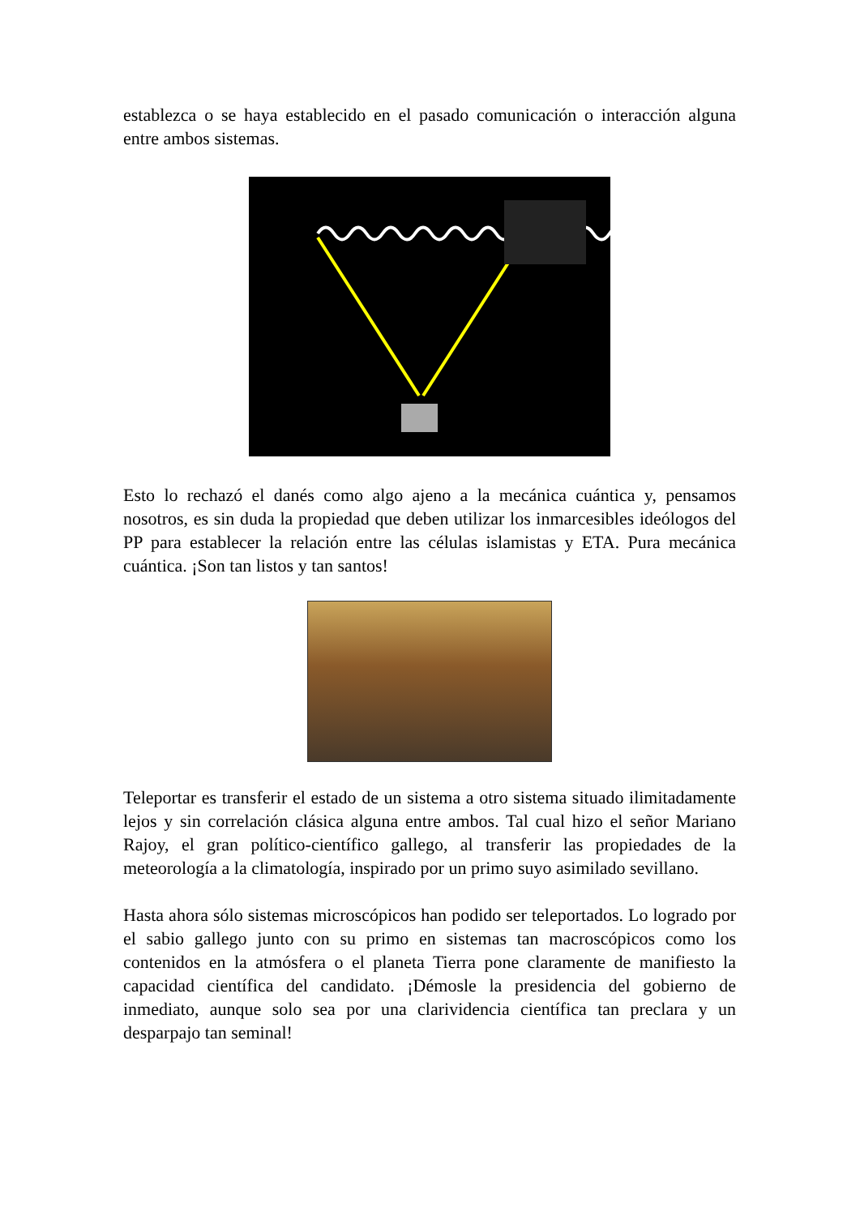establezca o se haya establecido en el pasado comunicación o interacción alguna entre ambos sistemas.
Esto lo rechazó el danés como algo ajeno a la mecánica cuántica y, pensamos nosotros, es sin duda la propiedad que deben utilizar los inmarcesibles ideólogos del PP para establecer la relación entre las células islamistas y ETA. Pura mecánica cuántica. ¡Son tan listos y tan santos!
Teleportar es transferir el estado de un sistema a otro sistema situado ilimitadamente lejos y sin correlación clásica alguna entre ambos. Tal cual hizo el señor Mariano Rajoy, el gran político-científico gallego, al transferir las propiedades de la meteorología a la climatología, inspirado por un primo suyo asimilado sevillano.
Hasta ahora sólo sistemas microscópicos han podido ser teleportados. Lo logrado por el sabio gallego junto con su primo en sistemas tan macroscópicos como los contenidos en la atmósfera o el planeta Tierra pone claramente de manifiesto la capacidad científica del candidato. ¡Démosle la presidencia del gobierno de inmediato, aunque solo sea por una clarividencia científica tan preclara y un desparpajo tan seminal!